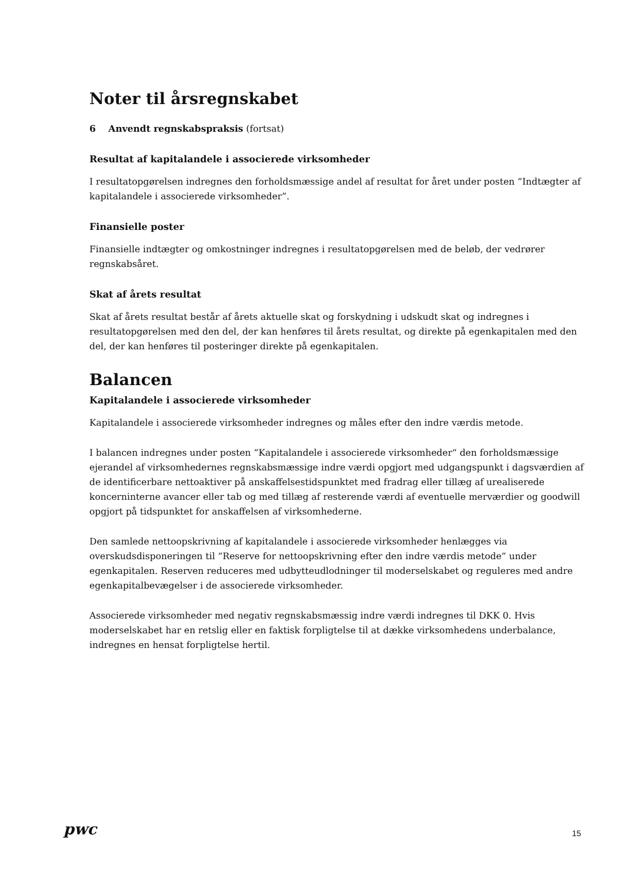Noter til årsregnskabet
6 Anvendt regnskabspraksis (fortsat)
Resultat af kapitalandele i associerede virksomheder
I resultatopgørelsen indregnes den forholdsmæssige andel af resultat for året under posten ”Indtægter af kapitalandele i associerede virksomheder”.
Finansielle poster
Finansielle indtægter og omkostninger indregnes i resultatopgørelsen med de beløb, der vedrører regnskabsåret.
Skat af årets resultat
Skat af årets resultat består af årets aktuelle skat og forskydning i udskudt skat og indregnes i resultatopgørelsen med den del, der kan henføres til årets resultat, og direkte på egenkapitalen med den del, der kan henføres til posteringer direkte på egenkapitalen.
Balancen
Kapitalandele i associerede virksomheder
Kapitalandele i associerede virksomheder indregnes og måles efter den indre værdis metode.
I balancen indregnes under posten “Kapitalandele i associerede virksomheder“ den forholdsmæssige ejerandel af virksomhedernes regnskabsmæssige indre værdi opgjort med udgangspunkt i dagsværdien af de identificerbare nettoaktiver på anskaffelsestidspunktet med fradrag eller tillæg af urealiserede koncerninterne avancer eller tab og med tillæg af resterende værdi af eventuelle merværdier og goodwill opgjort på tidspunktet for anskaffelsen af virksomhederne.
Den samlede nettoopskrivning af kapitalandele i associerede virksomheder henlægges via overskudsdisponeringen til “Reserve for nettoopskrivning efter den indre værdis metode“ under egenkapitalen. Reserven reduceres med udbytteudlodninger til moderselskabet og reguleres med andre egenkapitalbevægelser i de associerede virksomheder.
Associerede virksomheder med negativ regnskabsmæssig indre værdi indregnes til DKK 0. Hvis moderselskabet har en retslig eller en faktisk forpligtelse til at dække virksomhedens underbalance, indregnes en hensat forpligtelse hertil.
pwc 15